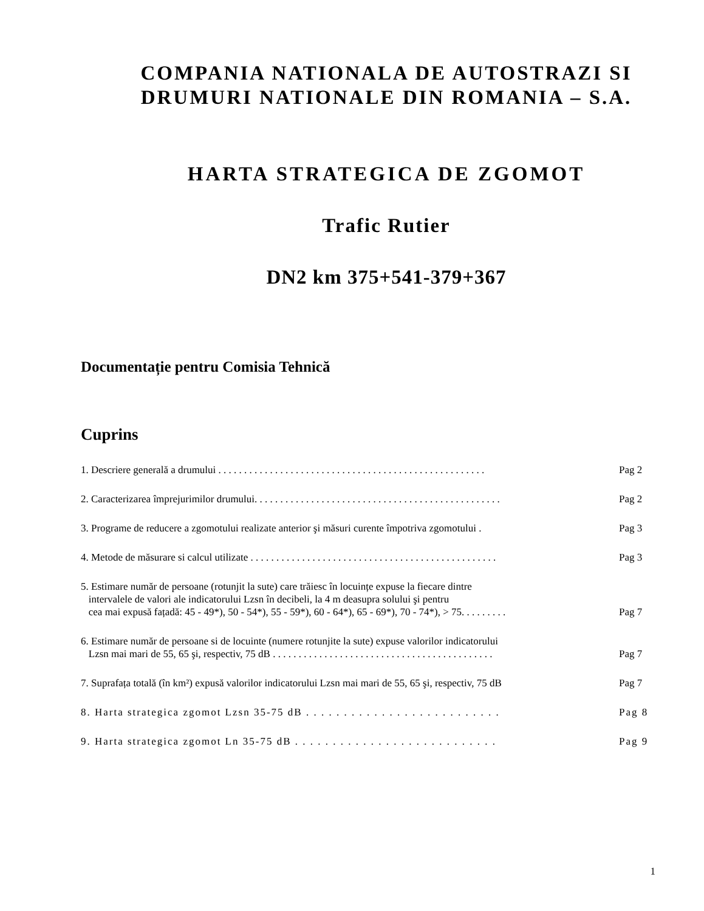COMPANIA NATIONALA DE AUTOSTRAZI SI
DRUMURI NATIONALE DIN ROMANIA – S.A.
HARTA STRATEGICA DE ZGOMOT
Trafic Rutier
DN2 km 375+541-379+367
Documentație pentru Comisia Tehnică
Cuprins
1. Descriere generală a drumului . . . . . . . . . . . . . . . . . . . . . . . . . . . . . . . . . . . . . . . . . . . . . . . . . . . .
Pag 2
2. Caracterizarea împrejurimilor drumului. . . . . . . . . . . . . . . . . . . . . . . . . . . . . . . . . . . . . . . . . . . . . . . .
Pag 2
3. Programe de reducere a zgomotului realizate anterior şi măsuri curente împotriva zgomotului .
Pag 3
4. Metode de măsurare si calcul utilizate . . . . . . . . . . . . . . . . . . . . . . . . . . . . . . . . . . . . . . . . . . . . . . . .
Pag 3
5. Estimare număr de persoane (rotunjit la sute) care trăiesc în locuințe expuse la fiecare dintre
intervalele de valori ale indicatorului Lzsn în decibeli, la 4 m deasupra solului şi pentru
cea mai expusă fațadă: 45 - 49*), 50 - 54*), 55 - 59*), 60 - 64*), 65 - 69*), 70 - 74*), > 75. . . . . . . . .
Pag 7
6. Estimare număr de persoane si de locuinte (numere rotunjite la sute) expuse valorilor indicatorului
Lzsn mai mari de 55, 65 şi, respectiv, 75 dB . . . . . . . . . . . . . . . . . . . . . . . . . . . . . . . . . . . . . . . . . . .
Pag 7
7. Suprafața totală (în km²) expusă valorilor indicatorului Lzsn mai mari de 55, 65 şi, respectiv, 75 dB
Pag 7
8. Harta strategica zgomot Lzsn 35-75 dB . . . . . . . . . . . . . . . . . . . . . . . . . .
Pag 8
9. Harta strategica zgomot Ln 35-75 dB . . . . . . . . . . . . . . . . . . . . . . . . . . .
Pag 9
1